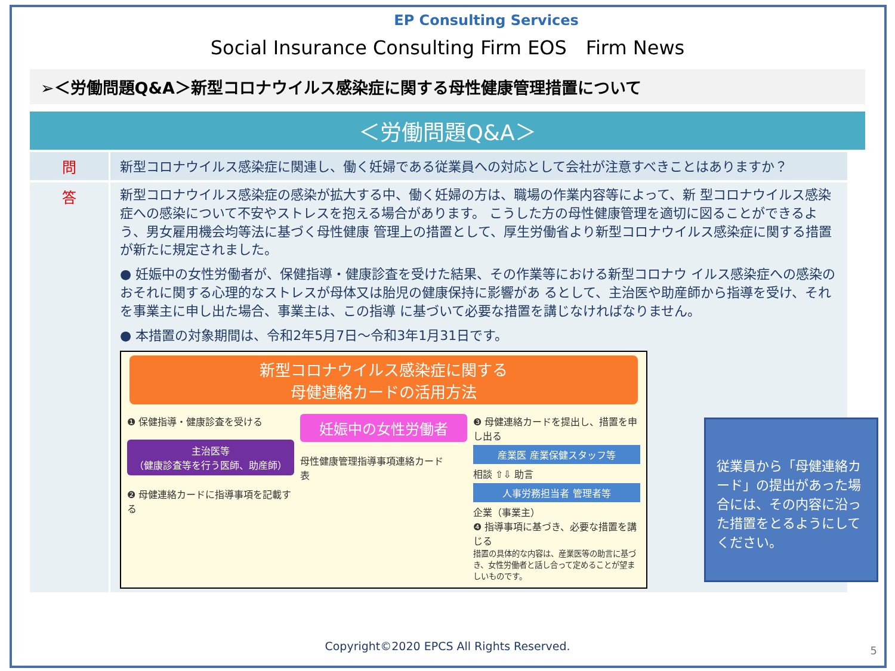EP Consulting Services
Social Insurance Consulting Firm EOS　Firm News
➢＜労働問題Q&A＞新型コロナウイルス感染症に関する母性健康管理措置について
＜労働問題Q&A＞
| 問 | 新型コロナウイルス感染症に関連し、働く妊婦である従業員への対応として会社が注意すべきことはありますか？ |
| 答 | 新型コロナウイルス感染症の感染が拡大する中、働く妊婦の方は、職場の作業内容等によって、新 型コロナウイルス感染症への感染について不安やストレスを抱える場合があります。 こうした方の母性健康管理を適切に図ることができるよう、男女雇用機会均等法に基づく母性健康 管理上の措置として、厚生労働省より新型コロナウイルス感染症に関する措置が新たに規定されました。 ● 妊娠中の女性労働者が、保健指導・健康診査を受けた結果、その作業等における新型コロナウ イルス感染症への感染のおそれに関する心理的なストレスが母体又は胎児の健康保持に影響があ るとして、主治医や助産師から指導を受け、それを事業主に申し出た場合、事業主は、この指導 に基づいて必要な措置を講じなければなりません。 ● 本措置の対象期間は、令和2年5月7日～令和3年1月31日です。 新型コロナウイルス感染症に関する 母健連絡カードの活用方法 ❶ 保健指導・健康診査を受ける 主治医等 （健康診査等を行う医師、助産師） ❷ 母健連絡カードに指導事項を記載する 妊娠中の女性労働者 母性健康管理指導事項連絡カード 表 ❸ 母健連絡カードを提出し、措置を申し出る 産業医 産業保健スタッフ等 相談 ⇧⇩ 助言 人事労務担当者 管理者等 企業（事業主） ❹ 指導事項に基づき、必要な措置を講じる 措置の具体的な内容は、産業医等の助言に基づき、女性労働者と話し合って定めることが望ましいものです。 |
従業員から「母健連絡カード」の提出があった場合には、その内容に沿った措置をとるようにしてください。
Copyright©2020 EPCS All Rights Reserved.
5